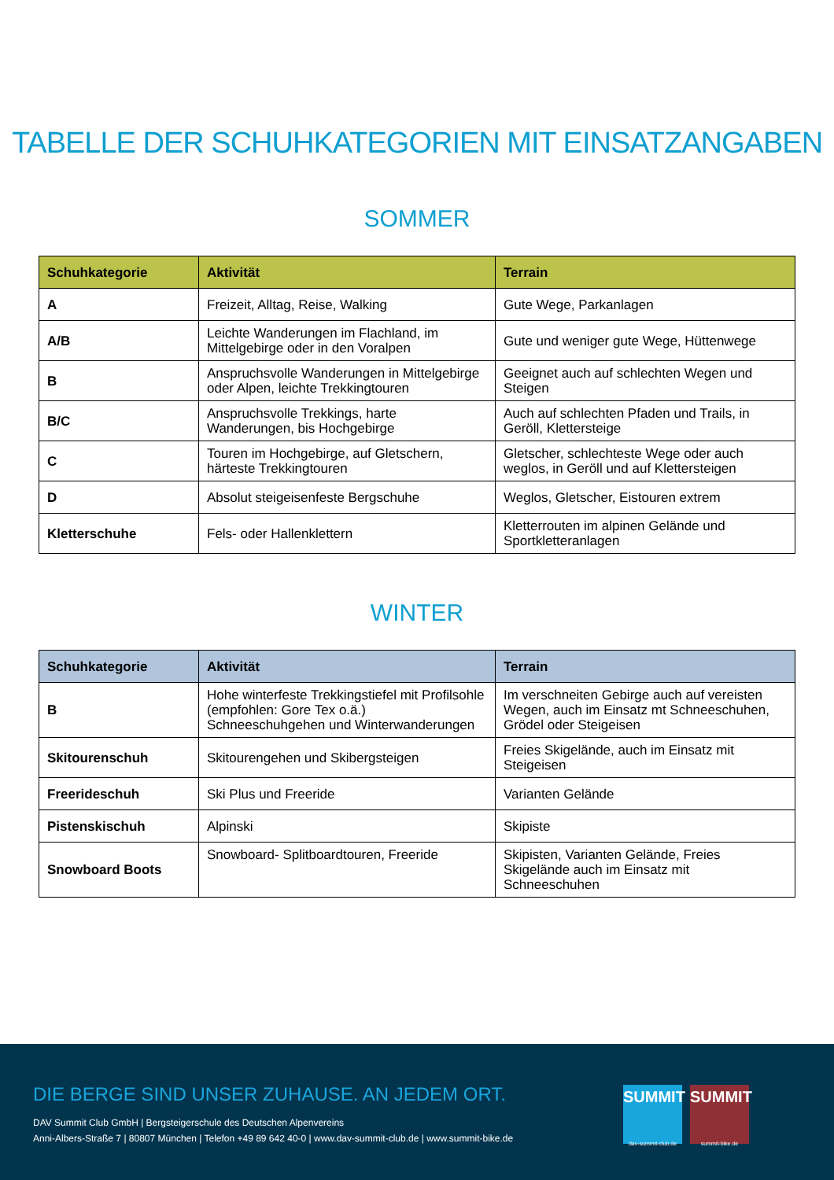TABELLE DER SCHUHKATEGORIEN MIT EINSATZANGABEN
SOMMER
| Schuhkategorie | Aktivität | Terrain |
| --- | --- | --- |
| A | Freizeit, Alltag, Reise, Walking | Gute Wege, Parkanlagen |
| A/B | Leichte Wanderungen im Flachland, im Mittelgebirge oder in den Voralpen | Gute und weniger gute Wege, Hüttenwege |
| B | Anspruchsvolle Wanderungen in Mittelgebirge oder Alpen, leichte Trekkingtouren | Geeignet auch auf schlechten Wegen und Steigen |
| B/C | Anspruchsvolle Trekkings, harte Wanderungen, bis Hochgebirge | Auch auf schlechten Pfaden und Trails, in Geröll, Klettersteige |
| C | Touren im Hochgebirge, auf Gletschern, härteste Trekkingtouren | Gletscher, schlechteste Wege oder auch weglos, in Geröll und auf Klettersteigen |
| D | Absolut steigeisenfeste Bergschuhe | Weglos, Gletscher, Eistouren extrem |
| Kletterschuhe | Fels- oder Hallenklettern | Kletterrouten im alpinen Gelände und Sportkletteranlagen |
WINTER
| Schuhkategorie | Aktivität | Terrain |
| --- | --- | --- |
| B | Hohe winterfeste Trekkingstiefel mit Profilsohle (empfohlen: Gore Tex o.ä.) Schneeschuhgehen und Winterwanderungen | Im verschneiten Gebirge auch auf vereisten Wegen, auch im Einsatz mt Schneeschuhen, Grödel oder Steigeisen |
| Skitourenschuh | Skitourengehen und Skibergsteigen | Freies Skigelände, auch im Einsatz mit Steigeisen |
| Freerideschuh | Ski Plus und Freeride | Varianten Gelände |
| Pistenskischuh | Alpinski | Skipiste |
| Snowboard Boots | Snowboard- Splitboardtouren, Freeride | Skipisten, Varianten Gelände, Freies Skigelände auch im Einsatz mit Schneeschuhen |
DIE BERGE SIND UNSER ZUHAUSE. AN JEDEM ORT.
DAV Summit Club GmbH | Bergsteigerschule des Deutschen Alpenvereins
Anni-Albers-Straße 7 | 80807 München | Telefon +49 89 642 40-0 | www.dav-summit-club.de | www.summit-bike.de
SUMMIT
dav-summit-club.de
SUMMIT
summit-bike.de